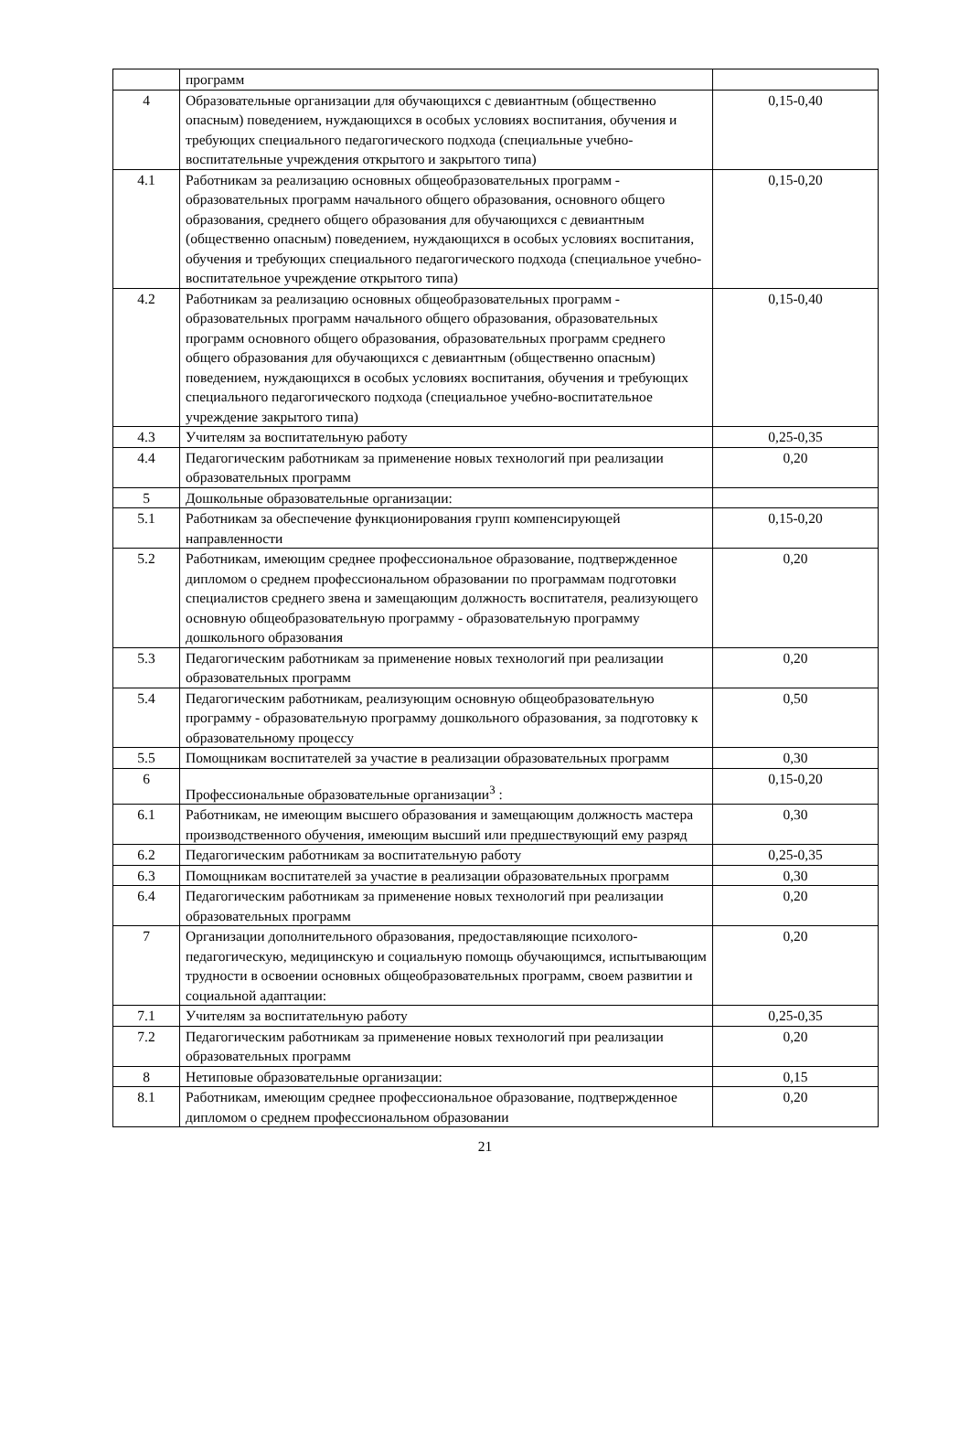| | программ | |
| 4 | Образовательные организации для обучающихся с девиантным (общественно опасным) поведением, нуждающихся в особых условиях воспитания, обучения и требующих специального педагогического подхода (специальные учебно-воспитательные учреждения открытого и закрытого типа) | 0,15-0,40 |
| 4.1 | Работникам за реализацию основных общеобразовательных программ - образовательных программ начального общего образования, основного общего образования, среднего общего образования для обучающихся с девиантным (общественно опасным) поведением, нуждающихся в особых условиях воспитания, обучения и требующих специального педагогического подхода (специальное учебно-воспитательное учреждение открытого типа) | 0,15-0,20 |
| 4.2 | Работникам за реализацию основных общеобразовательных программ - образовательных программ начального общего образования, образовательных программ основного общего образования, образовательных программ среднего общего образования для обучающихся с девиантным (общественно опасным) поведением, нуждающихся в особых условиях воспитания, обучения и требующих специального педагогического подхода (специальное учебно-воспитательное учреждение закрытого типа) | 0,15-0,40 |
| 4.3 | Учителям за воспитательную работу | 0,25-0,35 |
| 4.4 | Педагогическим работникам за применение новых технологий при реализации образовательных программ | 0,20 |
| 5 | Дошкольные образовательные организации: | |
| 5.1 | Работникам за обеспечение функционирования групп компенсирующей направленности | 0,15-0,20 |
| 5.2 | Работникам, имеющим среднее профессиональное образование, подтвержденное дипломом о среднем профессиональном образовании по программам подготовки специалистов среднего звена и замещающим должность воспитателя, реализующего основную общеобразовательную программу - образовательную программу дошкольного образования | 0,20 |
| 5.3 | Педагогическим работникам за применение новых технологий при реализации образовательных программ | 0,20 |
| 5.4 | Педагогическим работникам, реализующим основную общеобразовательную программу - образовательную программу дошкольного образования, за подготовку к образовательному процессу | 0,50 |
| 5.5 | Помощникам воспитателей за участие в реализации образовательных программ | 0,30 |
| 6 | Профессиональные образовательные организации<sup>3</sup> : | 0,15-0,20 |
| 6.1 | Работникам, не имеющим высшего образования и замещающим должность мастера производственного обучения, имеющим высший или предшествующий ему разряд | 0,30 |
| 6.2 | Педагогическим работникам за воспитательную работу | 0,25-0,35 |
| 6.3 | Помощникам воспитателей за участие в реализации образовательных программ | 0,30 |
| 6.4 | Педагогическим работникам за применение новых технологий при реализации образовательных программ | 0,20 |
| 7 | Организации дополнительного образования, предоставляющие психолого-педагогическую, медицинскую и социальную помощь обучающимся, испытывающим трудности в освоении основных общеобразовательных программ, своем развитии и социальной адаптации: | 0,20 |
| 7.1 | Учителям за воспитательную работу | 0,25-0,35 |
| 7.2 | Педагогическим работникам за применение новых технологий при реализации образовательных программ | 0,20 |
| 8 | Нетиповые образовательные организации: | 0,15 |
| 8.1 | Работникам, имеющим среднее профессиональное образование, подтвержденное дипломом о среднем профессиональном образовании | 0,20 |
21